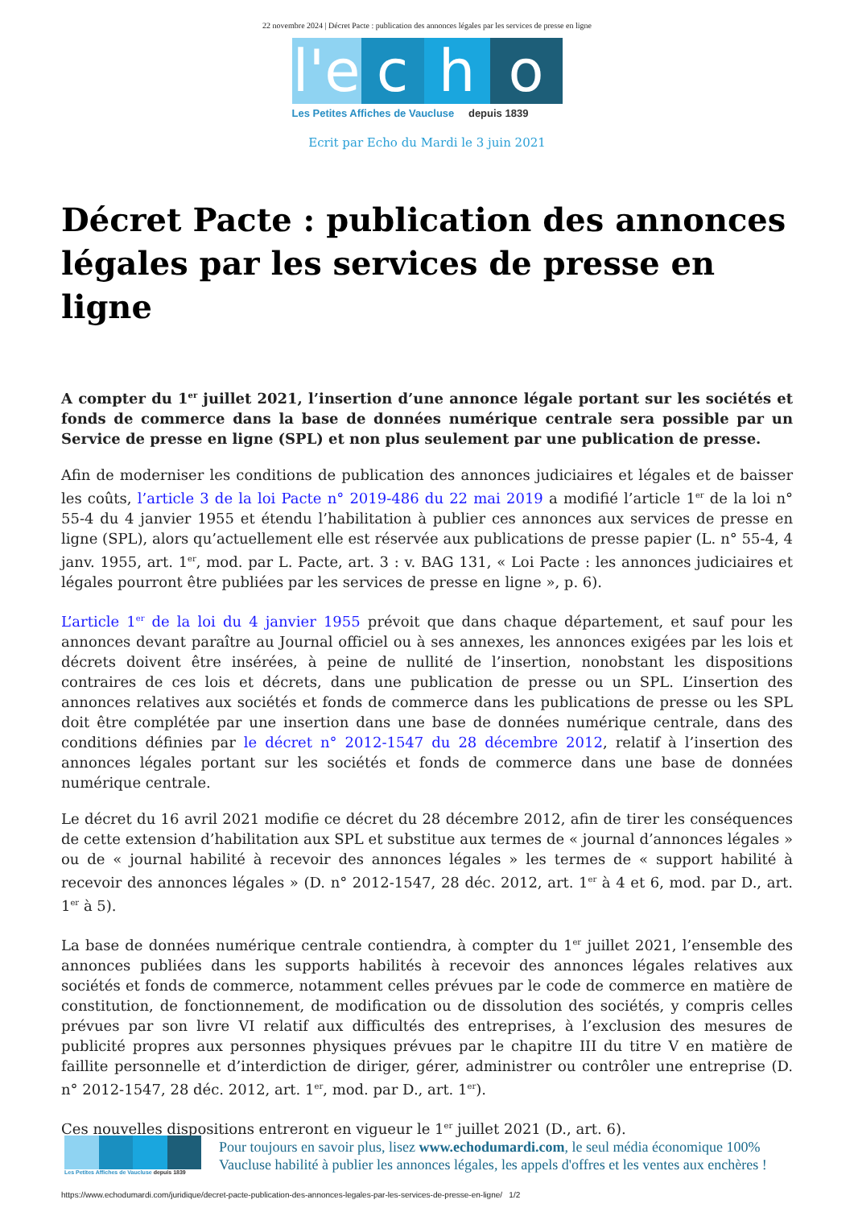22 novembre 2024 | Décret Pacte : publication des annonces légales par les services de presse en ligne
l'e
c
h
o
Les Petites Affiches de Vaucluse depuis 1839
Ecrit par Echo du Mardi le 3 juin 2021
Décret Pacte : publication des annonces légales par les services de presse en ligne
A compter du 1<sup>er</sup> juillet 2021, l’insertion d’une annonce légale portant sur les sociétés et fonds de commerce dans la base de données numérique centrale sera possible par un Service de presse en ligne (SPL) et non plus seulement par une publication de presse.
Afin de moderniser les conditions de publication des annonces judiciaires et légales et de baisser les coûts, l’article 3 de la loi Pacte n° 2019-486 du 22 mai 2019 a modifié l’article 1<sup>er</sup> de la loi n° 55-4 du 4 janvier 1955 et étendu l’habilitation à publier ces annonces aux services de presse en ligne (SPL), alors qu’actuellement elle est réservée aux publications de presse papier (L. n° 55-4, 4 janv. 1955, art. 1<sup>er</sup>, mod. par L. Pacte, art. 3 : v. BAG 131, « Loi Pacte : les annonces judiciaires et légales pourront être publiées par les services de presse en ligne », p. 6).
L’article 1<sup>er</sup> de la loi du 4 janvier 1955 prévoit que dans chaque département, et sauf pour les annonces devant paraître au Journal officiel ou à ses annexes, les annonces exigées par les lois et décrets doivent être insérées, à peine de nullité de l’insertion, nonobstant les dispositions contraires de ces lois et décrets, dans une publication de presse ou un SPL. L’insertion des annonces relatives aux sociétés et fonds de commerce dans les publications de presse ou les SPL doit être complétée par une insertion dans une base de données numérique centrale, dans des conditions définies par le décret n° 2012-1547 du 28 décembre 2012, relatif à l’insertion des annonces légales portant sur les sociétés et fonds de commerce dans une base de données numérique centrale.
Le décret du 16 avril 2021 modifie ce décret du 28 décembre 2012, afin de tirer les conséquences de cette extension d’habilitation aux SPL et substitue aux termes de « journal d’annonces légales » ou de « journal habilité à recevoir des annonces légales » les termes de « support habilité à recevoir des annonces légales » (D. n° 2012-1547, 28 déc. 2012, art. 1<sup>er</sup> à 4 et 6, mod. par D., art. 1<sup>er</sup> à 5).
La base de données numérique centrale contiendra, à compter du 1<sup>er</sup> juillet 2021, l’ensemble des annonces publiées dans les supports habilités à recevoir des annonces légales relatives aux sociétés et fonds de commerce, notamment celles prévues par le code de commerce en matière de constitution, de fonctionnement, de modification ou de dissolution des sociétés, y compris celles prévues par son livre VI relatif aux difficultés des entreprises, à l’exclusion des mesures de publicité propres aux personnes physiques prévues par le chapitre III du titre V en matière de faillite personnelle et d’interdiction de diriger, gérer, administrer ou contrôler une entreprise (D. n° 2012-1547, 28 déc. 2012, art. 1<sup>er</sup>, mod. par D., art. 1<sup>er</sup>).
Ces nouvelles dispositions entreront en vigueur le 1<sup>er</sup> juillet 2021 (D., art. 6).
Les Petites Affiches de Vaucluse depuis 1839
Pour toujours en savoir plus, lisez www.echodumardi.com, le seul média économique 100% Vaucluse habilité à publier les annonces légales, les appels d'offres et les ventes aux enchères !
https://www.echodumardi.com/juridique/decret-pacte-publication-des-annonces-legales-par-les-services-de-presse-en-ligne/ 1/2